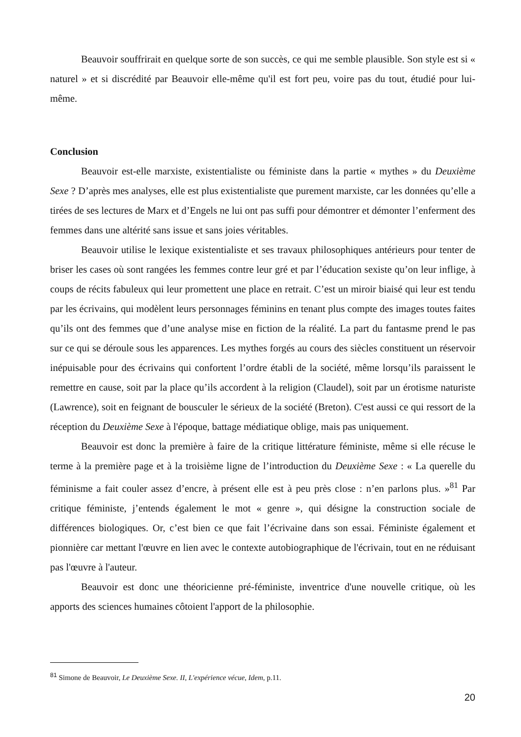Beauvoir souffrirait en quelque sorte de son succès, ce qui me semble plausible. Son style est si « naturel » et si discrédité par Beauvoir elle-même qu'il est fort peu, voire pas du tout, étudié pour lui-même.
Conclusion
Beauvoir est-elle marxiste, existentialiste ou féministe dans la partie « mythes » du Deuxième Sexe ? D’après mes analyses, elle est plus existentialiste que purement marxiste, car les données qu’elle a tirées de ses lectures de Marx et d’Engels ne lui ont pas suffi pour démontrer et démonter l’enferment des femmes dans une altérité sans issue et sans joies véritables.
Beauvoir utilise le lexique existentialiste et ses travaux philosophiques antérieurs pour tenter de briser les cases où sont rangées les femmes contre leur gré et par l’éducation sexiste qu’on leur inflige, à coups de récits fabuleux qui leur promettent une place en retrait. C’est un miroir biaisé qui leur est tendu par les écrivains, qui modèlent leurs personnages féminins en tenant plus compte des images toutes faites qu’ils ont des femmes que d’une analyse mise en fiction de la réalité. La part du fantasme prend le pas sur ce qui se déroule sous les apparences. Les mythes forgés au cours des siècles constituent un réservoir inépuisable pour des écrivains qui confortent l’ordre établi de la société, même lorsqu’ils paraissent le remettre en cause, soit par la place qu’ils accordent à la religion (Claudel), soit par un érotisme naturiste (Lawrence), soit en feignant de bousculer le sérieux de la société (Breton). C'est aussi ce qui ressort de la réception du Deuxième Sexe à l'époque, battage médiatique oblige, mais pas uniquement.
Beauvoir est donc la première à faire de la critique littérature féministe, même si elle récuse le terme à la première page et à la troisième ligne de l’introduction du Deuxième Sexe : « La querelle du féminisme a fait couler assez d’encre, à présent elle est à peu près close : n’en parlons plus. »<sup>81</sup> Par critique féministe, j’entends également le mot « genre », qui désigne la construction sociale de différences biologiques. Or, c’est bien ce que fait l’écrivaine dans son essai. Féministe également et pionnière car mettant l'œuvre en lien avec le contexte autobiographique de l'écrivain, tout en ne réduisant pas l'œuvre à l'auteur.
Beauvoir est donc une théoricienne pré-féministe, inventrice d'une nouvelle critique, où les apports des sciences humaines côtoient l'apport de la philosophie.
<sup>81</sup> Simone de Beauvoir, Le Deuxième Sexe. II, L'expérience vécue, Idem, p.11.
20